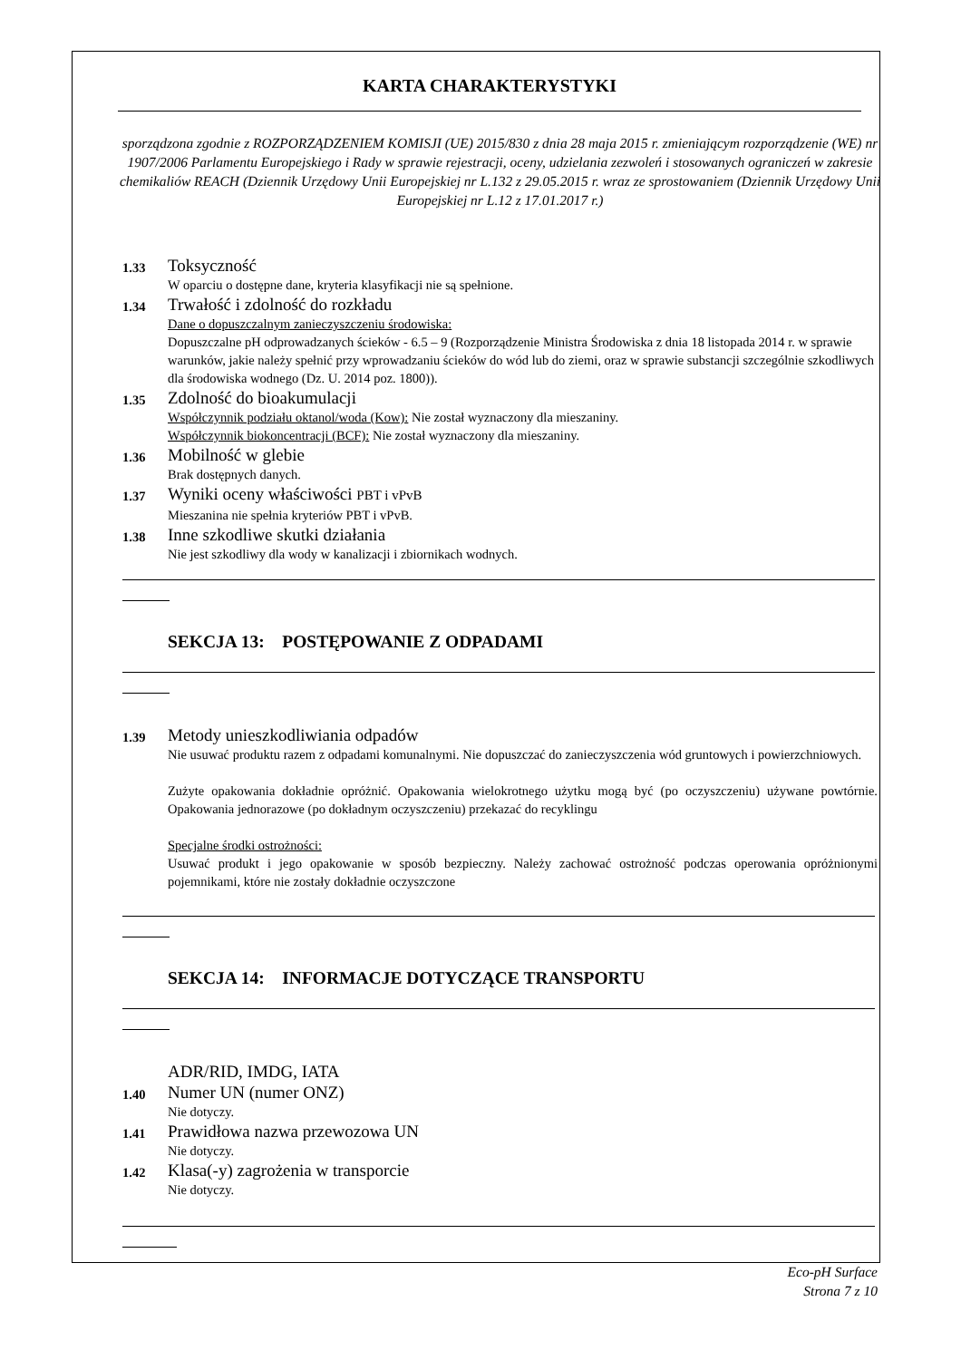KARTA CHARAKTERYSTYKI
sporządzona zgodnie z ROZPORZĄDZENIEM KOMISJI (UE) 2015/830 z dnia 28 maja 2015 r. zmieniającym rozporządzenie (WE) nr 1907/2006 Parlamentu Europejskiego i Rady w sprawie rejestracji, oceny, udzielania zezwoleń i stosowanych ograniczeń w zakresie chemikaliów REACH (Dziennik Urzędowy Unii Europejskiej nr L.132 z 29.05.2015 r. wraz ze sprostowaniem (Dziennik Urzędowy Unii Europejskiej nr L.12 z 17.01.2017 r.)
1.33
Toksyczność
W oparciu o dostępne dane, kryteria klasyfikacji nie są spełnione.
1.34
Trwałość i zdolność do rozkładu
Dane o dopuszczalnym zanieczyszczeniu środowiska:
Dopuszczalne pH odprowadzanych ścieków - 6.5 – 9 (Rozporządzenie Ministra Środowiska z dnia 18 listopada 2014 r. w sprawie warunków, jakie należy spełnić przy wprowadzaniu ścieków do wód lub do ziemi, oraz w sprawie substancji szczególnie szkodliwych dla środowiska wodnego (Dz. U. 2014 poz. 1800)).
1.35
Zdolność do bioakumulacji
Współczynnik podziału oktanol/woda (Kow): Nie został wyznaczony dla mieszaniny.
Współczynnik biokoncentracji (BCF): Nie został wyznaczony dla mieszaniny.
1.36
Mobilność w glebie
Brak dostępnych danych.
1.37
Wyniki oceny właściwości PBT i vPvB
Mieszanina nie spełnia kryteriów PBT i vPvB.
1.38
Inne szkodliwe skutki działania
Nie jest szkodliwy dla wody w kanalizacji i zbiornikach wodnych.
SEKCJA 13: POSTĘPOWANIE Z ODPADAMI
1.39
Metody unieszkodliwiania odpadów
Nie usuwać produktu razem z odpadami komunalnymi. Nie dopuszczać do zanieczyszczenia wód gruntowych i powierzchniowych.
Zużyte opakowania dokładnie opróżnić. Opakowania wielokrotnego użytku mogą być (po oczyszczeniu) używane powtórnie. Opakowania jednorazowe (po dokładnym oczyszczeniu) przekazać do recyklingu
Specjalne środki ostrożności:
Usuwać produkt i jego opakowanie w sposób bezpieczny. Należy zachować ostrożność podczas operowania opróżnionymi pojemnikami, które nie zostały dokładnie oczyszczone
SEKCJA 14: INFORMACJE DOTYCZĄCE TRANSPORTU
ADR/RID, IMDG, IATA
1.40
Numer UN (numer ONZ)
Nie dotyczy.
1.41
Prawidłowa nazwa przewozowa UN
Nie dotyczy.
1.42
Klasa(-y) zagrożenia w transporcie
Nie dotyczy.
Eco-pH Surface
Strona 7 z 10